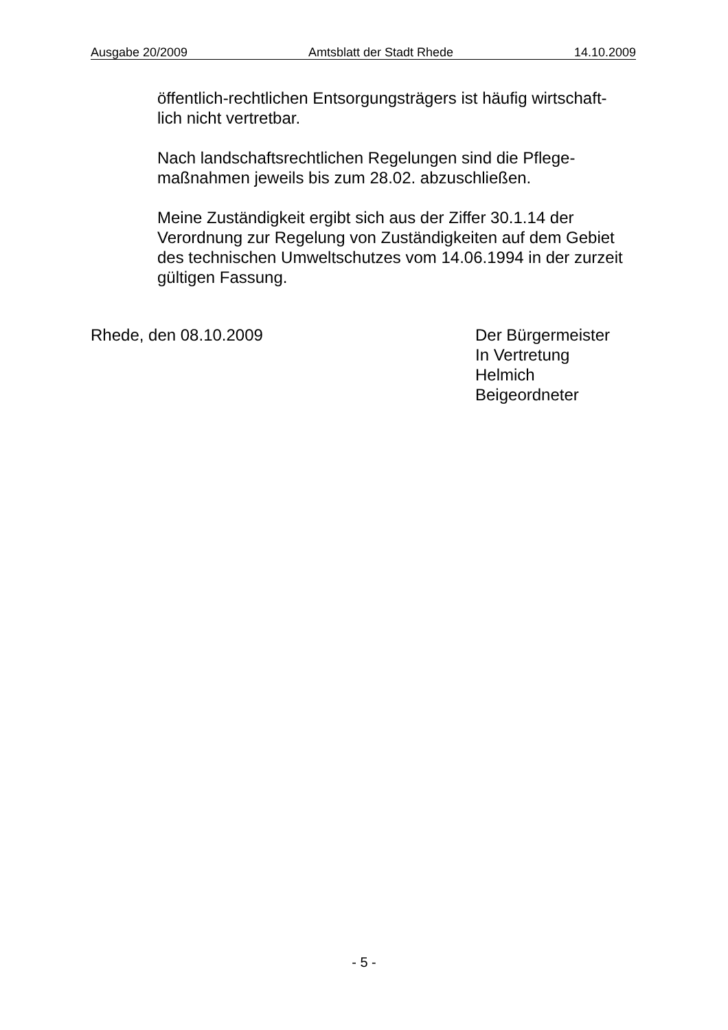Ausgabe 20/2009 Amtsblatt der Stadt Rhede 14.10.2009
öffentlich-rechtlichen Entsorgungsträgers ist häufig wirtschaft-
lich nicht vertretbar.
Nach landschaftsrechtlichen Regelungen sind die Pflege-
maßnahmen jeweils bis zum 28.02. abzuschließen.
Meine Zuständigkeit ergibt sich aus der Ziffer 30.1.14 der
Verordnung zur Regelung von Zuständigkeiten auf dem Gebiet
des technischen Umweltschutzes vom 14.06.1994 in der zurzeit
gültigen Fassung.
Rhede, den 08.10.2009 Der Bürgermeister
In Vertretung
Helmich
Beigeordneter
- 5 -